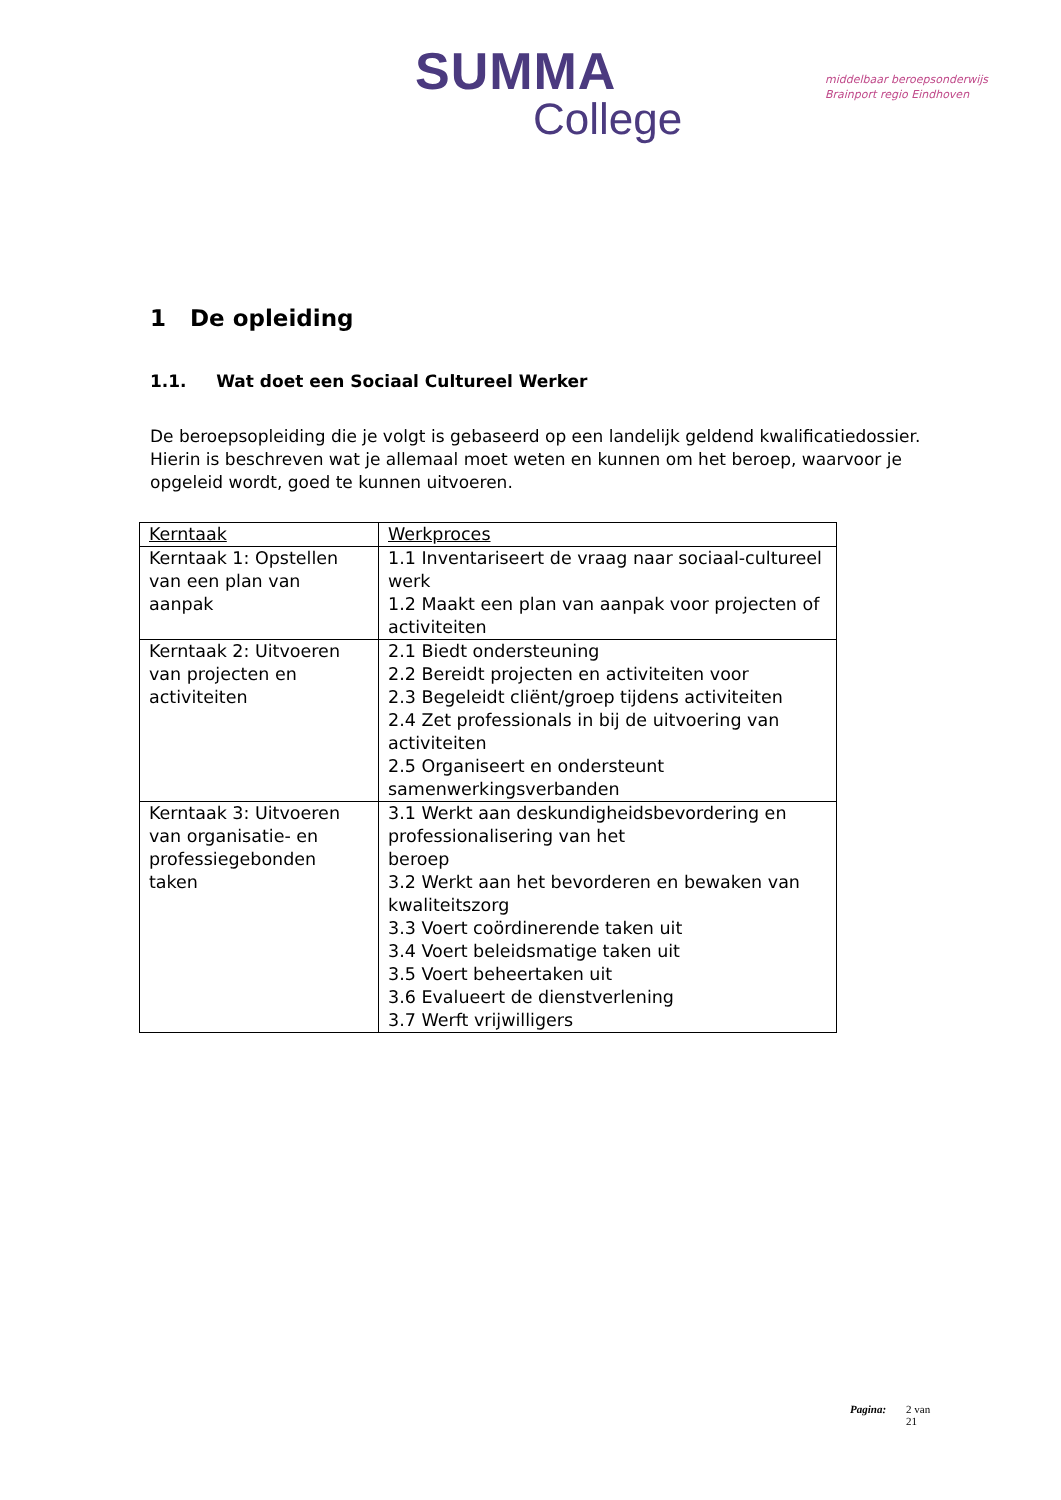SUMMA
College
middelbaar beroepsonderwijs
Brainport regio Eindhoven
1 De opleiding
1.1. Wat doet een Sociaal Cultureel Werker
De beroepsopleiding die je volgt is gebaseerd op een landelijk geldend kwalificatiedossier. Hierin is beschreven wat je allemaal moet weten en kunnen om het beroep, waarvoor je opgeleid wordt, goed te kunnen uitvoeren.
| Kerntaak | Werkproces |
| Kerntaak 1: Opstellen van een plan van aanpak | 1.1 Inventariseert de vraag naar sociaal-cultureel werk 1.2 Maakt een plan van aanpak voor projecten of activiteiten |
| Kerntaak 2: Uitvoeren van projecten en activiteiten | 2.1 Biedt ondersteuning 2.2 Bereidt projecten en activiteiten voor 2.3 Begeleidt cliënt/groep tijdens activiteiten 2.4 Zet professionals in bij de uitvoering van activiteiten 2.5 Organiseert en ondersteunt samenwerkingsverbanden |
| Kerntaak 3: Uitvoeren van organisatie- en professiegebonden taken | 3.1 Werkt aan deskundigheidsbevordering en professionalisering van het beroep 3.2 Werkt aan het bevorderen en bewaken van kwaliteitszorg 3.3 Voert coördinerende taken uit 3.4 Voert beleidsmatige taken uit 3.5 Voert beheertaken uit 3.6 Evalueert de dienstverlening 3.7 Werft vrijwilligers |
Pagina: 2 van
21